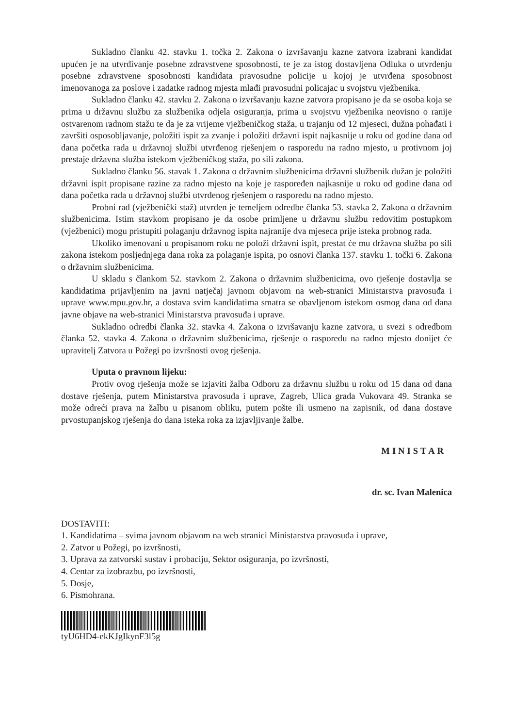Sukladno članku 42. stavku 1. točka 2. Zakona o izvršavanju kazne zatvora izabrani kandidat upućen je na utvrđivanje posebne zdravstvene sposobnosti, te je za istog dostavljena Odluka o utvrđenju posebne zdravstvene sposobnosti kandidata pravosudne policije u kojoj je utvrđena sposobnost imenovanoga za poslove i zadatke radnog mjesta mlađi pravosudni policajac u svojstvu vježbenika.
Sukladno članku 42. stavku 2. Zakona o izvršavanju kazne zatvora propisano je da se osoba koja se prima u državnu službu za službenika odjela osiguranja, prima u svojstvu vježbenika neovisno o ranije ostvarenom radnom stažu te da je za vrijeme vježbeničkog staža, u trajanju od 12 mjeseci, dužna pohađati i završiti osposobljavanje, položiti ispit za zvanje i položiti državni ispit najkasnije u roku od godine dana od dana početka rada u državnoj službi utvrđenog rješenjem o rasporedu na radno mjesto, u protivnom joj prestaje državna služba istekom vježbeničkog staža, po sili zakona.
Sukladno članku 56. stavak 1. Zakona o državnim službenicima državni službenik dužan je položiti državni ispit propisane razine za radno mjesto na koje je raspoređen najkasnije u roku od godine dana od dana početka rada u državnoj službi utvrđenog rješenjem o rasporedu na radno mjesto.
Probni rad (vježbenički staž) utvrđen je temeljem odredbe članka 53. stavka 2. Zakona o državnim službenicima. Istim stavkom propisano je da osobe primljene u državnu službu redovitim postupkom (vježbenici) mogu pristupiti polaganju državnog ispita najranije dva mjeseca prije isteka probnog rada.
Ukoliko imenovani u propisanom roku ne položi državni ispit, prestat će mu državna služba po sili zakona istekom posljednjega dana roka za polaganje ispita, po osnovi članka 137. stavku 1. točki 6. Zakona o državnim službenicima.
U skladu s člankom 52. stavkom 2. Zakona o državnim službenicima, ovo rješenje dostavlja se kandidatima prijavljenim na javni natječaj javnom objavom na web-stranici Ministarstva pravosuđa i uprave www.mpu.gov.hr, a dostava svim kandidatima smatra se obavljenom istekom osmog dana od dana javne objave na web-stranici Ministarstva pravosuđa i uprave.
Sukladno odredbi članka 32. stavka 4. Zakona o izvršavanju kazne zatvora, u svezi s odredbom članka 52. stavka 4. Zakona o državnim službenicima, rješenje o rasporedu na radno mjesto donijet će upravitelj Zatvora u Požegi po izvršnosti ovog rješenja.
Uputa o pravnom lijeku:
Protiv ovog rješenja može se izjaviti žalba Odboru za državnu službu u roku od 15 dana od dana dostave rješenja, putem Ministarstva pravosuđa i uprave, Zagreb, Ulica grada Vukovara 49. Stranka se može odreći prava na žalbu u pisanom obliku, putem pošte ili usmeno na zapisnik, od dana dostave prvostupanjskog rješenja do dana isteka roka za izjavljivanje žalbe.
MINISTAR
dr. sc. Ivan Malenica
DOSTAVITI:
1. Kandidatima – svima javnom objavom na web stranici Ministarstva pravosuđa i uprave,
2. Zatvor u Požegi, po izvršnosti,
3. Uprava za zatvorski sustav i probaciju, Sektor osiguranja, po izvršnosti,
4. Centar za izobrazbu, po izvršnosti,
5. Dosje,
6. Pismohrana.
tyU6HD4-ekKJgIkynF3l5g